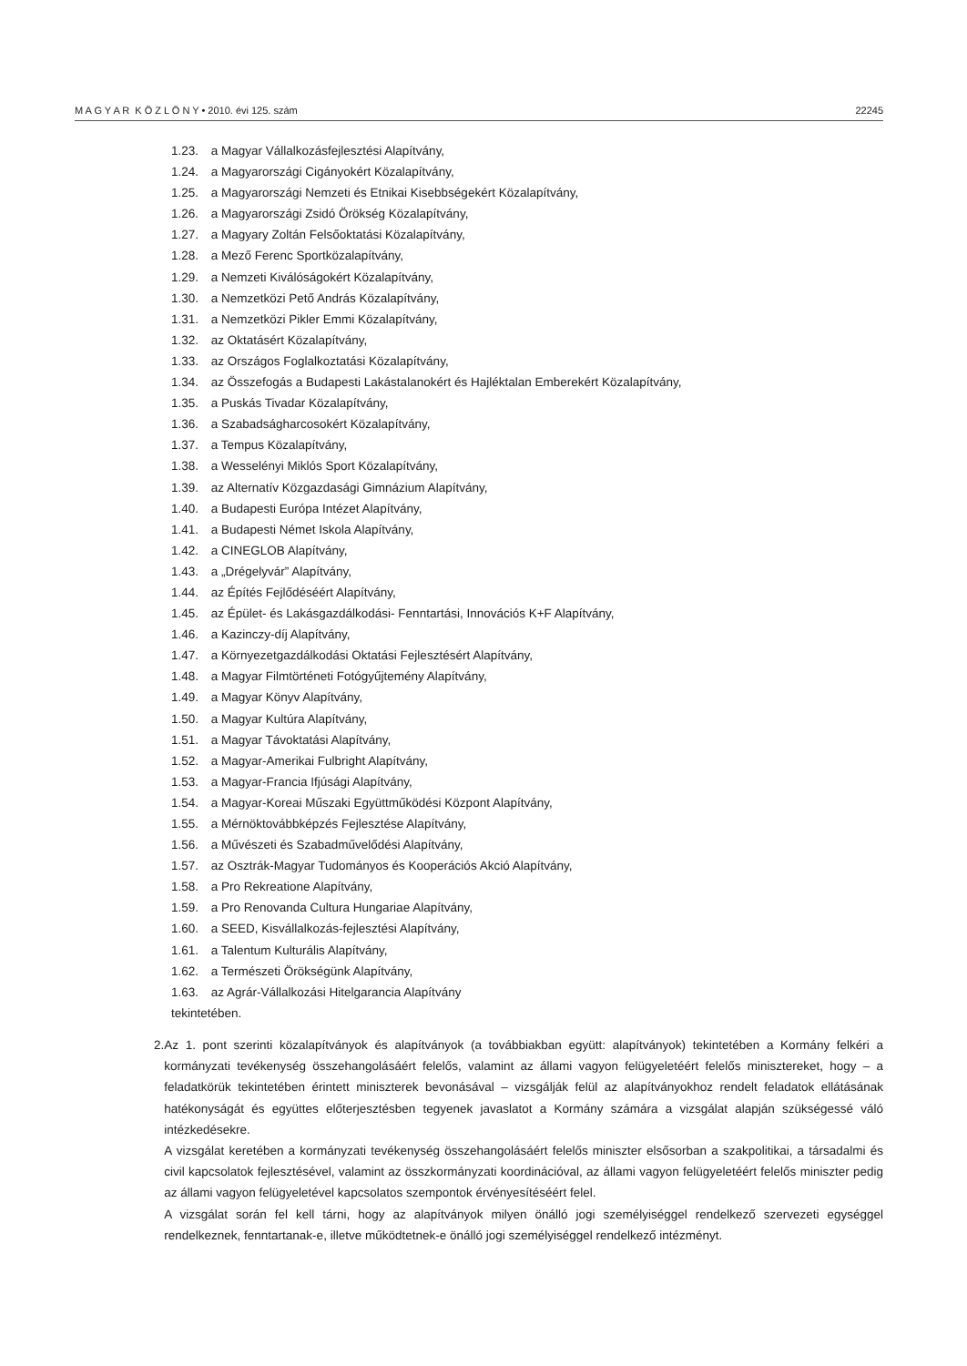M A G Y A R K Ö Z L Ö N Y • 2010. évi 125. szám
22245
1.23. a Magyar Vállalkozásfejlesztési Alapítvány,
1.24. a Magyarországi Cigányokért Közalapítvány,
1.25. a Magyarországi Nemzeti és Etnikai Kisebbségekért Közalapítvány,
1.26. a Magyarországi Zsidó Örökség Közalapítvány,
1.27. a Magyary Zoltán Felsőoktatási Közalapítvány,
1.28. a Mező Ferenc Sportközalapítvány,
1.29. a Nemzeti Kiválóságokért Közalapítvány,
1.30. a Nemzetközi Pető András Közalapítvány,
1.31. a Nemzetközi Pikler Emmi Közalapítvány,
1.32. az Oktatásért Közalapítvány,
1.33. az Országos Foglalkoztatási Közalapítvány,
1.34. az Összefogás a Budapesti Lakástalanokért és Hajléktalan Emberekért Közalapítvány,
1.35. a Puskás Tivadar Közalapítvány,
1.36. a Szabadságharcosokért Közalapítvány,
1.37. a Tempus Közalapítvány,
1.38. a Wesselényi Miklós Sport Közalapítvány,
1.39. az Alternatív Közgazdasági Gimnázium Alapítvány,
1.40. a Budapesti Európa Intézet Alapítvány,
1.41. a Budapesti Német Iskola Alapítvány,
1.42. a CINEGLOB Alapítvány,
1.43. a „Drégelyvár” Alapítvány,
1.44. az Építés Fejlődéséért Alapítvány,
1.45. az Épület- és Lakásgazdálkodási- Fenntartási, Innovációs K+F Alapítvány,
1.46. a Kazinczy-díj Alapítvány,
1.47. a Környezetgazdálkodási Oktatási Fejlesztésért Alapítvány,
1.48. a Magyar Filmtörténeti Fotógyűjtemény Alapítvány,
1.49. a Magyar Könyv Alapítvány,
1.50. a Magyar Kultúra Alapítvány,
1.51. a Magyar Távoktatási Alapítvány,
1.52. a Magyar-Amerikai Fulbright Alapítvány,
1.53. a Magyar-Francia Ifjúsági Alapítvány,
1.54. a Magyar-Koreai Műszaki Együttműködési Központ Alapítvány,
1.55. a Mérnöktovábbképzés Fejlesztése Alapítvány,
1.56. a Művészeti és Szabadművelődési Alapítvány,
1.57. az Osztrák-Magyar Tudományos és Kooperációs Akció Alapítvány,
1.58. a Pro Rekreatione Alapítvány,
1.59. a Pro Renovanda Cultura Hungariae Alapítvány,
1.60. a SEED, Kisvállalkozás-fejlesztési Alapítvány,
1.61. a Talentum Kulturális Alapítvány,
1.62. a Természeti Örökségünk Alapítvány,
1.63. az Agrár-Vállalkozási Hitelgarancia Alapítvány
tekintetében.
2. Az 1. pont szerinti közalapítványok és alapítványok (a továbbiakban együtt: alapítványok) tekintetében a Kormány felkéri a kormányzati tevékenység összehangolásáért felelős, valamint az állami vagyon felügyeletéért felelős minisz­tereket, hogy – a feladatkörük tekintetében érintett miniszterek bevonásával – vizsgálják felül az alapítványokhoz rendelt feladatok ellátásának hatékonyságát és együttes előterjesztésben tegyenek javaslatot a Kormány számára a vizsgálat alapján szükségessé váló intézkedésekre.
A vizsgálat keretében a kormányzati tevékenység összehangolásáért felelős miniszter elsősorban a szakpolitikai, a társadalmi és civil kapcsolatok fejlesztésével, valamint az összkormányzati koordinációval, az állami vagyon felügyeletéért felelős miniszter pedig az állami vagyon felügyeletével kapcsolatos szempontok érvényesítéséért felel.
A vizsgálat során fel kell tárni, hogy az alapítványok milyen önálló jogi személyiséggel rendelkező szervezeti egységgel rendelkeznek, fenntartanak-e, illetve működtetnek-e önálló jogi személyiséggel rendelkező intézményt.